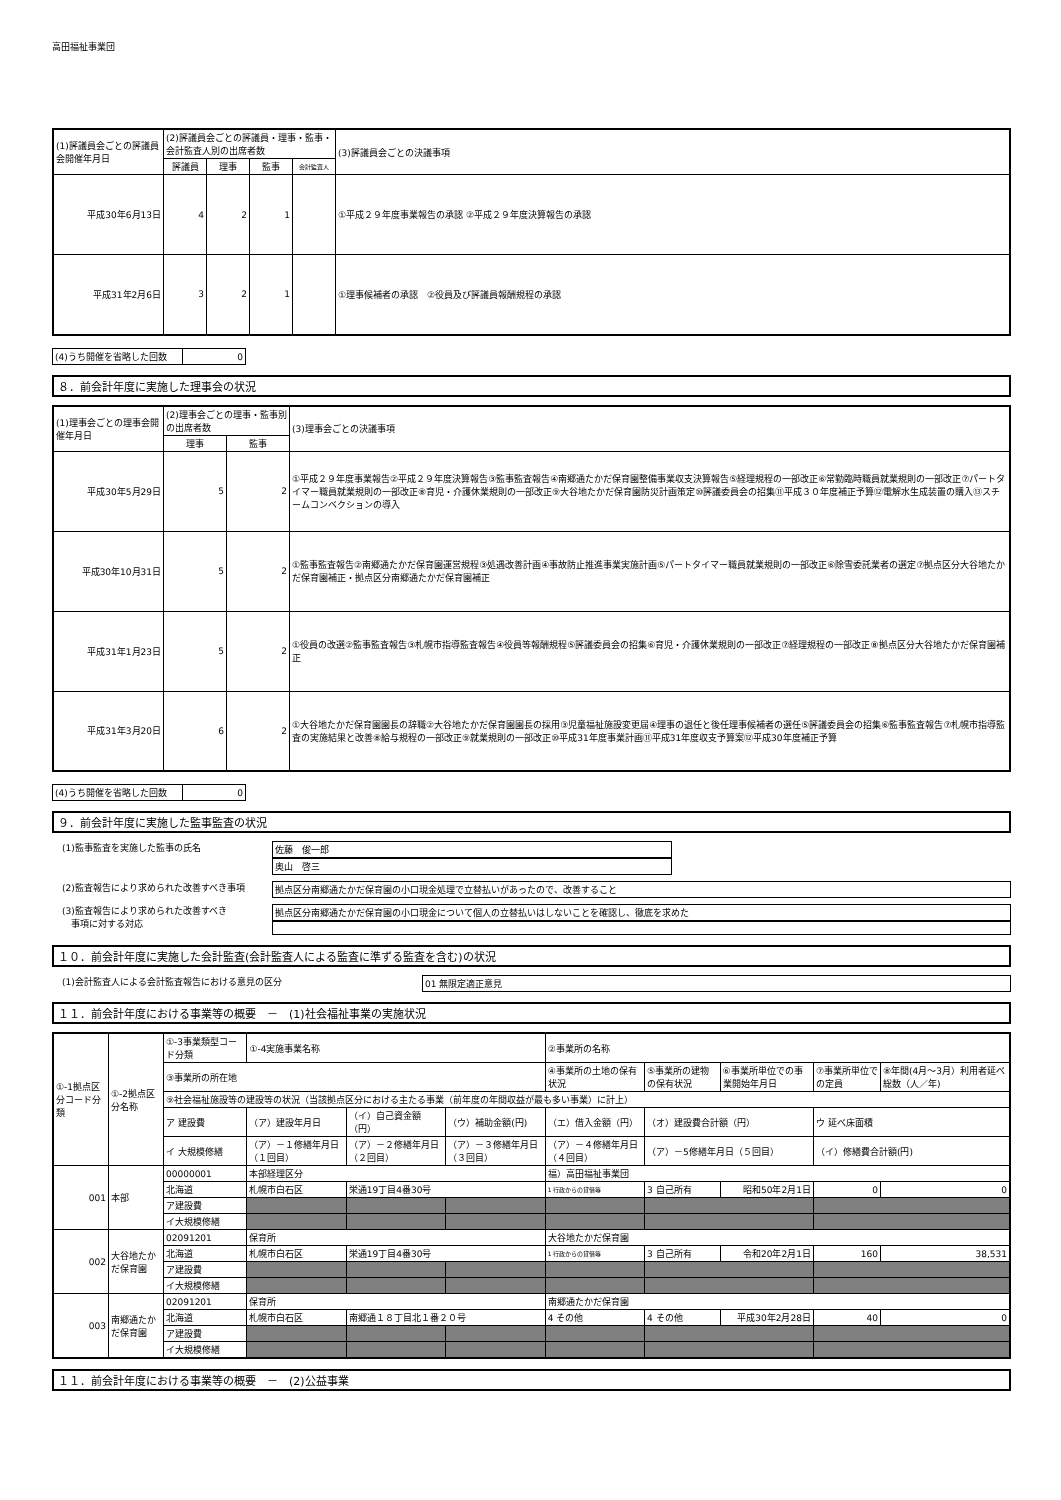高田福祉事業団
| (1)評議員会ごとの評議員会開催年月日 | (2)評議員会ごとの評議員・理事・監事・会計監査人別の出席者数 | | | | (3)評議員会ごとの決議事項 |
| --- | --- | --- | --- | --- | --- |
| | 評議員 | 理事 | 監事 | 会計監査人 | |
| 平成30年6月13日 | 4 | 2 | 1 | | ①平成２９年度事業報告の承認 ②平成２９年度決算報告の承認 |
| 平成31年2月6日 | 3 | 2 | 1 | | ①理事候補者の承認 ②役員及び評議員報酬規程の承認 |
(4)うち開催を省略した回数 0
８．前会計年度に実施した理事会の状況
| (1)理事会ごとの理事会開催年月日 | (2)理事会ごとの理事・監事別の出席者数 | | (3)理事会ごとの決議事項 |
| --- | --- | --- | --- |
| | 理事 | 監事 | |
| 平成30年5月29日 | 5 | 2 | ①平成２９年度事業報告②平成２９年度決算報告③監事監査報告④南郷通たかだ保育園整備事業収支決算報告⑤経理規程の一部改正⑥常勤臨時職員就業規則の一部改正⑦パートタイマー職員就業規則の一部改正⑧育児・介護休業規則の一部改正⑨大谷地たかだ保育園防災計画策定⑩評議委員会の招集⑪平成３０年度補正予算⑫電解水生成装置の購入⑬スチームコンベクションの導入 |
| 平成30年10月31日 | 5 | 2 | ①監事監査報告②南郷通たかだ保育園運営規程③処遇改善計画④事故防止推進事業実施計画⑤パートタイマー職員就業規則の一部改正⑥除雪委託業者の選定⑦拠点区分大谷地たかだ保育園補正・拠点区分南郷通たかだ保育園補正 |
| 平成31年1月23日 | 5 | 2 | ①役員の改選②監事監査報告③札幌市指導監査報告④役員等報酬規程⑤評議委員会の招集⑥育児・介護休業規則の一部改正⑦経理規程の一部改正⑧拠点区分大谷地たかだ保育園補正 |
| 平成31年3月20日 | 6 | 2 | ①大谷地たかだ保育園園長の辞職②大谷地たかだ保育園園長の採用③児童福祉施設変更届④理事の退任と後任理事候補者の選任⑤評議委員会の招集⑥監事監査報告⑦札幌市指導監査の実施結果と改善⑧給与規程の一部改正⑨就業規則の一部改正⑩平成31年度事業計画⑪平成31年度収支予算案⑫平成30年度補正予算 |
(4)うち開催を省略した回数 0
９．前会計年度に実施した監事監査の状況
(1)監事監査を実施した監事の氏名 佐藤　俊一郎
奥山　啓三
(2)監査報告により求められた改善すべき事項 拠点区分南郷通たかだ保育園の小口現金処理で立替払いがあったので、改善すること
(3)監査報告により求められた改善すべき
　事項に対する対応
拠点区分南郷通たかだ保育園の小口現金について個人の立替払いはしないことを確認し、徹底を求めた
１０．前会計年度に実施した会計監査(会計監査人による監査に準ずる監査を含む)の状況
(1)会計監査人による会計監査報告における意見の区分 01 無限定適正意見
１１．前会計年度における事業等の概要　－　(1)社会福祉事業の実施状況
| ①-1拠点区分コード分類 | ①-2拠点区分名称 | ①-3事業類型コード分類 | ①-4実施事業名称 | | | ②事業所の名称 | | | | |
| --- | --- | --- | --- | --- | --- | --- | --- | --- | --- | --- |
| | | ③事業所の所在地 | | | | ④事業所の土地の保有状況 | ⑤事業所の建物の保有状況 | ⑥事業所単位での事業開始年月日 | ⑦事業所単位での定員 | ⑧年間(4月～3月）利用者延べ総数（人／年) |
| | | ⑨社会福祉施設等の建設等の状況（当該拠点区分における主たる事業（前年度の年間収益が最も多い事業）に計上） | | | | | | | | |
| | | ア 建設費 | （ア）建設年月日 | （イ）自己資金額（円） | （ウ）補助金額(円) | （エ）借入金額（円） | （オ）建設費合計額（円） | | ウ 延べ床面積 | |
| | | イ 大規模修繕 | （ア）－１修繕年月日（１回目） | （ア）－２修繕年月日（２回目） | （ア）－３修繕年月日（３回目） | （ア）－４修繕年月日（４回目） | （ア）－5修繕年月日（５回目） | | （イ）修繕費合計額(円) | |
| 001 | 本部 | 00000001 | 本部経理区分 | | | 福）高田福祉事業団 | | | | |
| | | 北海道 | 札幌市白石区 | 栄通19丁目4番30号 | | 1 行政からの貸借等 | 3 自己所有 | 昭和50年2月1日 | 0 | 0 |
| | | ア建設費 | | | | | | | | |
| | | イ大規模修繕 | | | | | | | | |
| 002 | 大谷地たかだ保育園 | 02091201 | 保育所 | | | 大谷地たかだ保育園 | | | | |
| | | 北海道 | 札幌市白石区 | 栄通19丁目4番30号 | | 1 行政からの貸借等 | 3 自己所有 | 令和20年2月1日 | 160 | 38,531 |
| | | ア建設費 | | | | | | | | |
| | | イ大規模修繕 | | | | | | | | |
| 003 | 南郷通たかだ保育園 | 02091201 | 保育所 | | | 南郷通たかだ保育園 | | | | |
| | | 北海道 | 札幌市白石区 | 南郷通１８丁目北１番２０号 | | 4 その他 | 4 その他 | 平成30年2月28日 | 40 | 0 |
| | | ア建設費 | | | | | | | | |
| | | イ大規模修繕 | | | | | | | | |
１１．前会計年度における事業等の概要　－　(2)公益事業